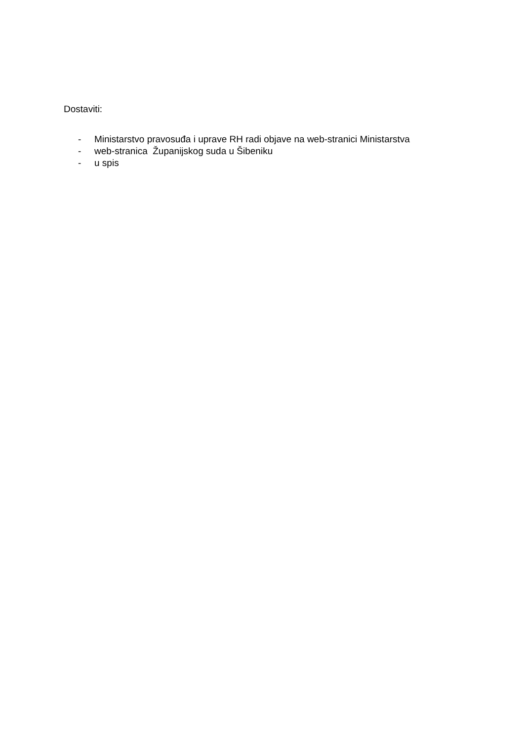Dostaviti:
- Ministarstvo pravosuđa i uprave RH radi objave na web-stranici Ministarstva
- web-stranica Županijskog suda u Šibeniku
- u spis